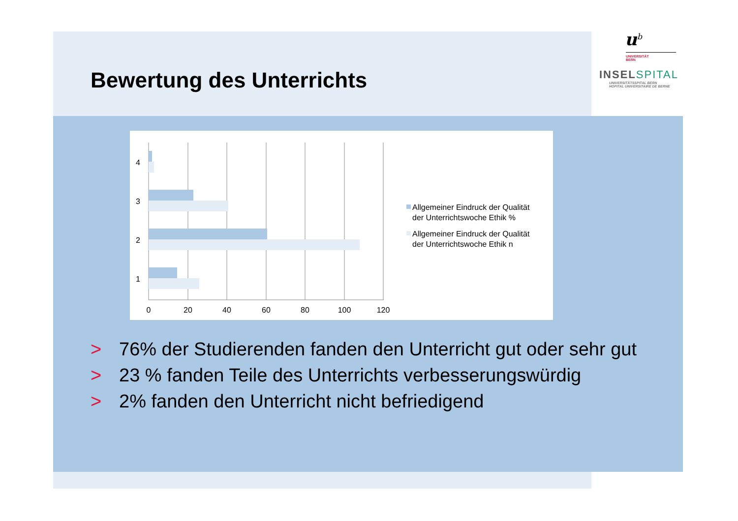Bewertung des Unterrichts
u<sup>b</sup>
UNIVERSITÄT
BERN
INSELSPITAL
UNIVERSITÄTSSPITAL BERN
HOPITAL UNIVERSITAIRE DE BERNE
4
3
2
1
0
20
40
60
80
100
120
Allgemeiner Eindruck der Qualität
der Unterrichtswoche Ethik %
Allgemeiner Eindruck der Qualität
der Unterrichtswoche Ethik n
> 76% der Studierenden fanden den Unterricht gut oder sehr gut
> 23 % fanden Teile des Unterrichts verbesserungswürdig
> 2% fanden den Unterricht nicht befriedigend